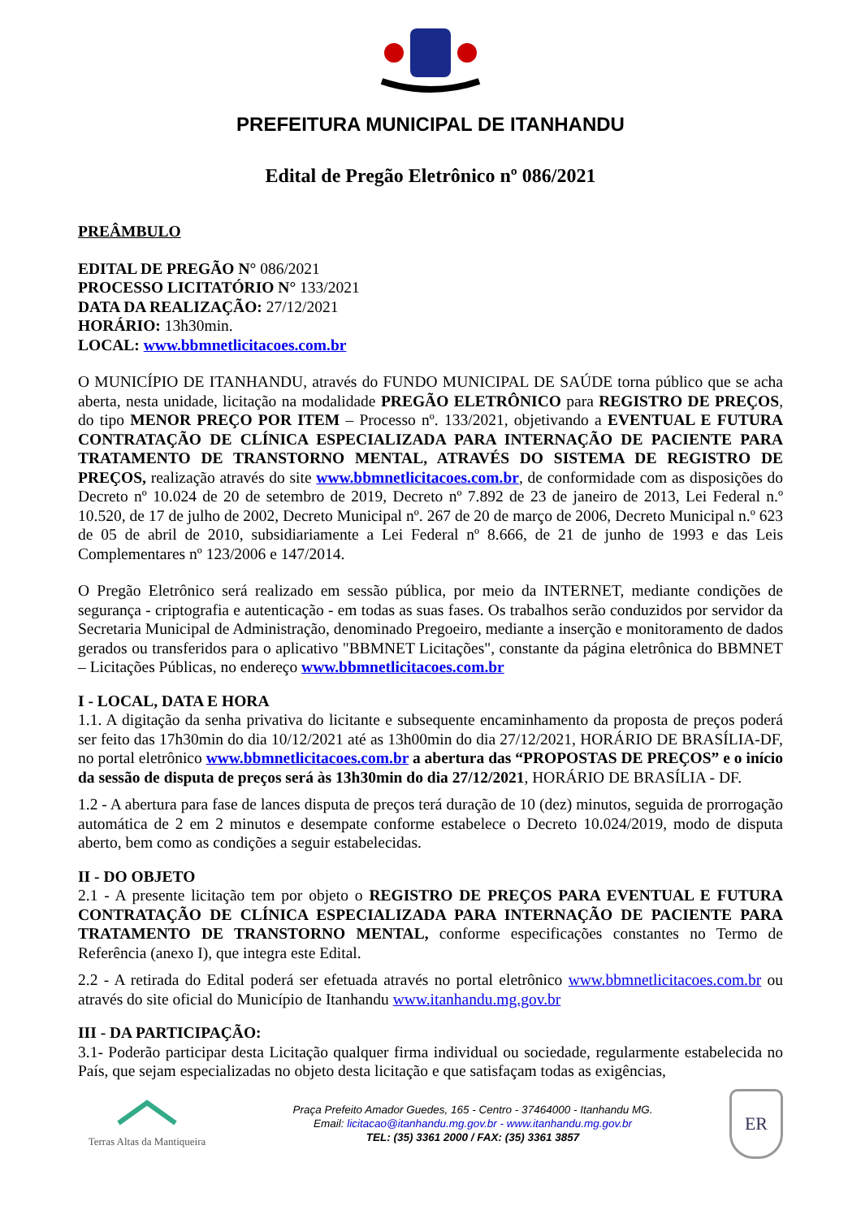PREFEITURA MUNICIPAL DE ITANHANDU
Edital de Pregão Eletrônico nº 086/2021
PREÂMBULO
EDITAL DE PREGÃO N° 086/2021
PROCESSO LICITATÓRIO N° 133/2021
DATA DA REALIZAÇÃO: 27/12/2021
HORÁRIO: 13h30min.
LOCAL: www.bbmnetlicitacoes.com.br
O MUNICÍPIO DE ITANHANDU, através do FUNDO MUNICIPAL DE SAÚDE torna público que se acha aberta, nesta unidade, licitação na modalidade PREGÃO ELETRÔNICO para REGISTRO DE PREÇOS, do tipo MENOR PREÇO POR ITEM – Processo nº. 133/2021, objetivando a EVENTUAL E FUTURA CONTRATAÇÃO DE CLÍNICA ESPECIALIZADA PARA INTERNAÇÃO DE PACIENTE PARA TRATAMENTO DE TRANSTORNO MENTAL, ATRAVÉS DO SISTEMA DE REGISTRO DE PREÇOS, realização através do site www.bbmnetlicitacoes.com.br, de conformidade com as disposições do Decreto nº 10.024 de 20 de setembro de 2019, Decreto nº 7.892 de 23 de janeiro de 2013, Lei Federal n.º 10.520, de 17 de julho de 2002, Decreto Municipal nº. 267 de 20 de março de 2006, Decreto Municipal n.º 623 de 05 de abril de 2010, subsidiariamente a Lei Federal nº 8.666, de 21 de junho de 1993 e das Leis Complementares nº 123/2006 e 147/2014.
O Pregão Eletrônico será realizado em sessão pública, por meio da INTERNET, mediante condições de segurança - criptografia e autenticação - em todas as suas fases. Os trabalhos serão conduzidos por servidor da Secretaria Municipal de Administração, denominado Pregoeiro, mediante a inserção e monitoramento de dados gerados ou transferidos para o aplicativo "BBMNET Licitações", constante da página eletrônica do BBMNET – Licitações Públicas, no endereço www.bbmnetlicitacoes.com.br
I - LOCAL, DATA E HORA
1.1. A digitação da senha privativa do licitante e subsequente encaminhamento da proposta de preços poderá ser feito das 17h30min do dia 10/12/2021 até as 13h00min do dia 27/12/2021, HORÁRIO DE BRASÍLIA-DF, no portal eletrônico www.bbmnetlicitacoes.com.br a abertura das “PROPOSTAS DE PREÇOS” e o início da sessão de disputa de preços será às 13h30min do dia 27/12/2021, HORÁRIO DE BRASÍLIA - DF.
1.2 - A abertura para fase de lances disputa de preços terá duração de 10 (dez) minutos, seguida de prorrogação automática de 2 em 2 minutos e desempate conforme estabelece o Decreto 10.024/2019, modo de disputa aberto, bem como as condições a seguir estabelecidas.
II - DO OBJETO
2.1 - A presente licitação tem por objeto o REGISTRO DE PREÇOS PARA EVENTUAL E FUTURA CONTRATAÇÃO DE CLÍNICA ESPECIALIZADA PARA INTERNAÇÃO DE PACIENTE PARA TRATAMENTO DE TRANSTORNO MENTAL, conforme especificações constantes no Termo de Referência (anexo I), que integra este Edital.
2.2 - A retirada do Edital poderá ser efetuada através no portal eletrônico www.bbmnetlicitacoes.com.br ou através do site oficial do Município de Itanhandu www.itanhandu.mg.gov.br
III - DA PARTICIPAÇÃO:
3.1- Poderão participar desta Licitação qualquer firma individual ou sociedade, regularmente estabelecida no País, que sejam especializadas no objeto desta licitação e que satisfaçam todas as exigências,
Terras Altas da Mantiqueira
Praça Prefeito Amador Guedes, 165 - Centro - 37464000 - Itanhandu MG.
Email: licitacao@itanhandu.mg.gov.br - www.itanhandu.mg.gov.br
TEL: (35) 3361 2000 / FAX: (35) 3361 3857
ER